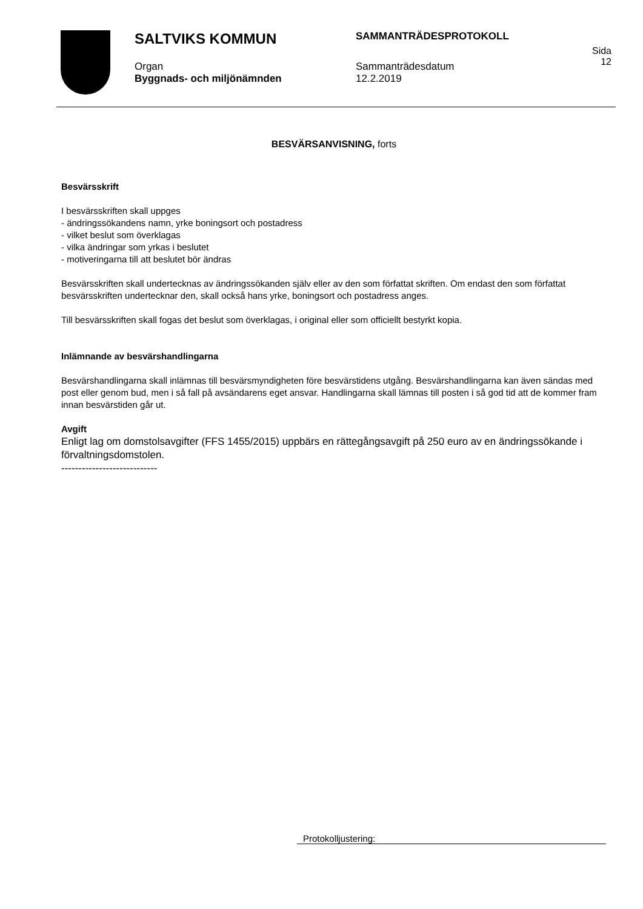SALTVIKS KOMMUN
Organ
Byggnads- och miljönämnden
SAMMANTRÄDESPROTOKOLL
Sammanträdesdatum
12.2.2019
Sida
12
BESVÄRSANVISNING, forts
Besvärsskrift
I besvärsskriften skall uppges
- ändringssökandens namn, yrke boningsort och postadress
- vilket beslut som överklagas
- vilka ändringar som yrkas i beslutet
- motiveringarna till att beslutet bör ändras
Besvärsskriften skall undertecknas av ändringssökanden själv eller av den som författat skriften. Om endast den som författat besvärsskriften undertecknar den, skall också hans yrke, boningsort och postadress anges.
Till besvärsskriften skall fogas det beslut som överklagas, i original eller som officiellt bestyrkt kopia.
Inlämnande av besvärshandlingarna
Besvärshandlingarna skall inlämnas till besvärsmyndigheten före besvärstidens utgång. Besvärshandlingarna kan även sändas med post eller genom bud, men i så fall på avsändarens eget ansvar. Handlingarna skall lämnas till posten i så god tid att de kommer fram innan besvärstiden går ut.
Avgift
Enligt lag om domstolsavgifter (FFS 1455/2015) uppbärs en rättegångsavgift på 250 euro av en ändringssökande i förvaltningsdomstolen.
----------------------------
Protokolljustering: